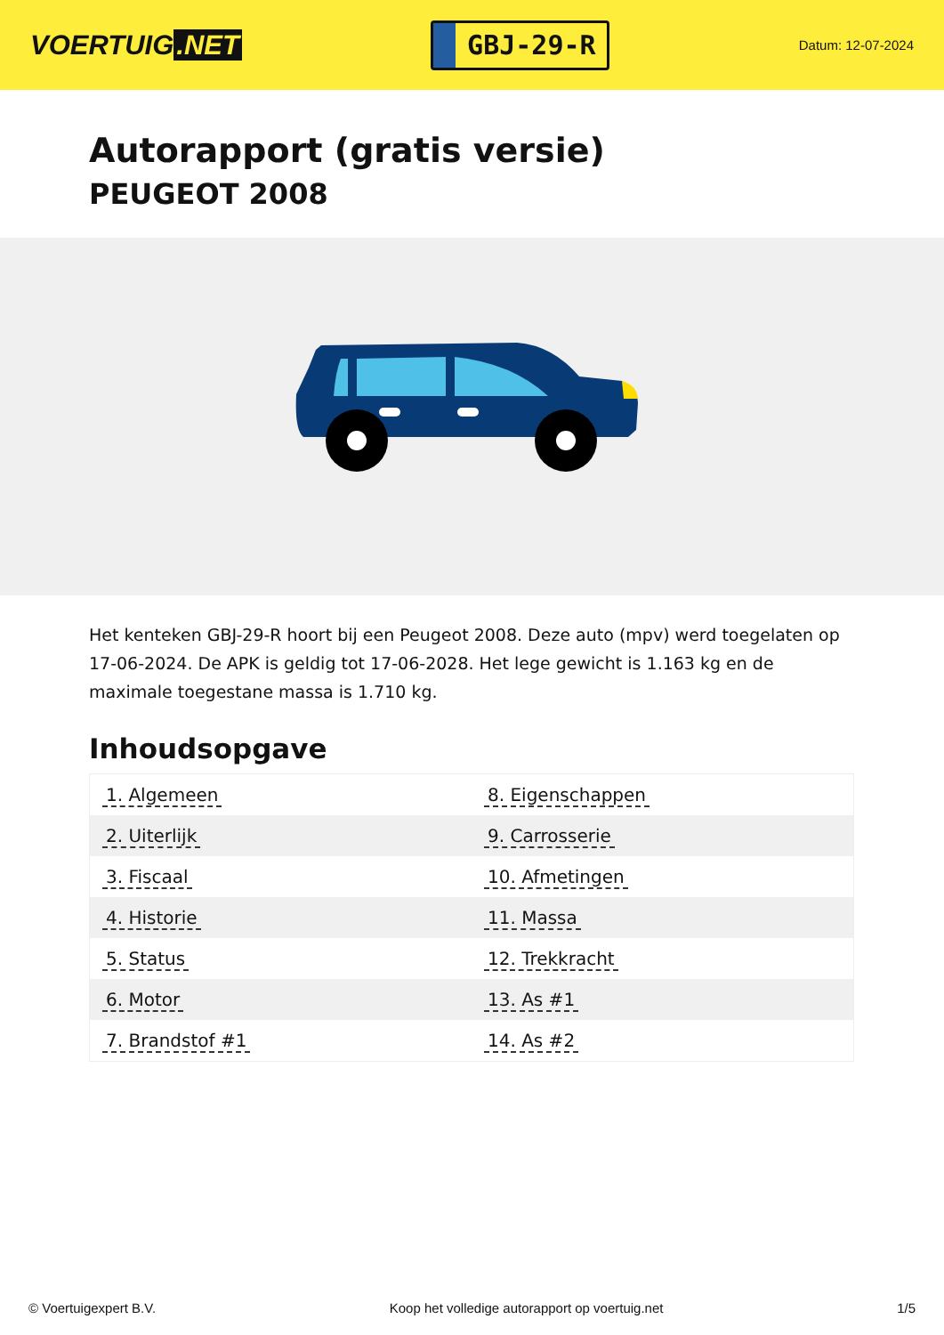VOERTUIG.NET
GBJ-29-R
Datum: 12-07-2024
Autorapport (gratis versie)
PEUGEOT 2008
Het kenteken GBJ-29-R hoort bij een Peugeot 2008. Deze auto (mpv) werd toegelaten op 17-06-2024. De APK is geldig tot 17-06-2028. Het lege gewicht is 1.163 kg en de maximale toegestane massa is 1.710 kg.
Inhoudsopgave
| 1. Algemeen | 8. Eigenschappen |
| 2. Uiterlijk | 9. Carrosserie |
| 3. Fiscaal | 10. Afmetingen |
| 4. Historie | 11. Massa |
| 5. Status | 12. Trekkracht |
| 6. Motor | 13. As #1 |
| 7. Brandstof #1 | 14. As #2 |
© Voertuigexpert B.V. Koop het volledige autorapport op voertuig.net 1/5